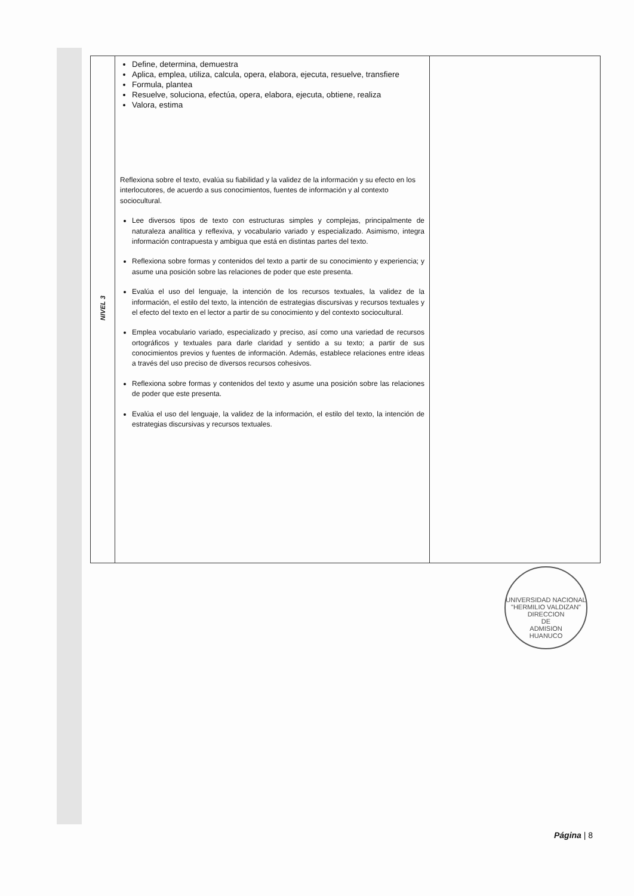| NIVEL 3 | Define, determina, demuestra Aplica, emplea, utiliza, calcula, opera, elabora, ejecuta, resuelve, transfiere Formula, plantea Resuelve, soluciona, efectúa, opera, elabora, ejecuta, obtiene, realiza Valora, estima Reflexiona sobre el texto, evalúa su fiabilidad y la validez de la información y su efecto en los interlocutores, de acuerdo a sus conocimientos, fuentes de información y al contexto sociocultural. Lee diversos tipos de texto con estructuras simples y complejas, principalmente de naturaleza analítica y reflexiva, y vocabulario variado y especializado. Asimismo, integra información contrapuesta y ambigua que está en distintas partes del texto. Reflexiona sobre formas y contenidos del texto a partir de su conocimiento y experiencia; y asume una posición sobre las relaciones de poder que este presenta. Evalúa el uso del lenguaje, la intención de los recursos textuales, la validez de la información, el estilo del texto, la intención de estrategias discursivas y recursos textuales y el efecto del texto en el lector a partir de su conocimiento y del contexto sociocultural. Emplea vocabulario variado, especializado y preciso, así como una variedad de recursos ortográficos y textuales para darle claridad y sentido a su texto; a partir de sus conocimientos previos y fuentes de información. Además, establece relaciones entre ideas a través del uso preciso de diversos recursos cohesivos. Reflexiona sobre formas y contenidos del texto y asume una posición sobre las relaciones de poder que este presenta. Evalúa el uso del lenguaje, la validez de la información, el estilo del texto, la intención de estrategias discursivas y recursos textuales. | |
UNIVERSIDAD NACIONAL "HERMILIO VALDIZAN"
DIRECCION
DE
ADMISION
HUANUCO
Página | 8